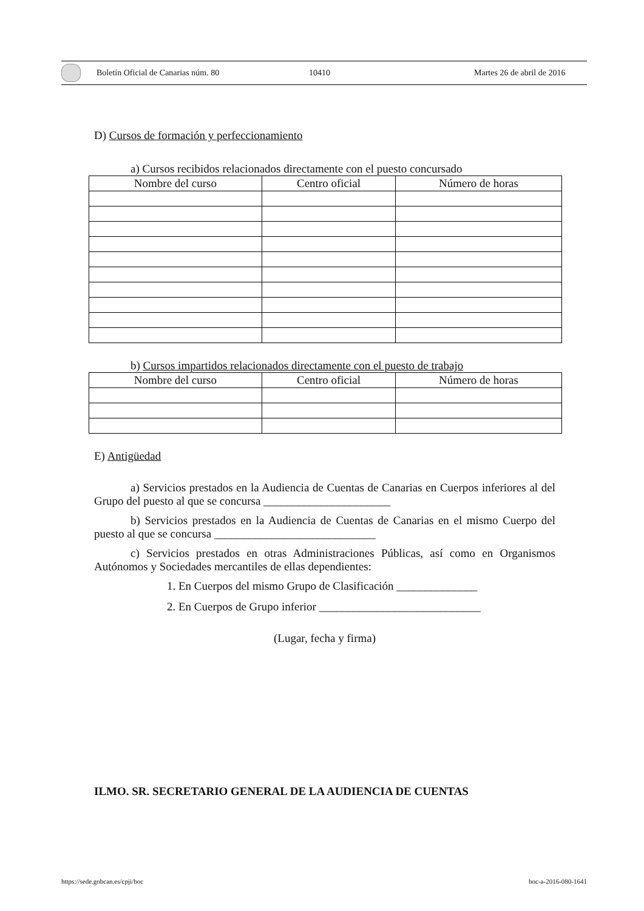Boletín Oficial de Canarias núm. 80 10410 Martes 26 de abril de 2016
D) Cursos de formación y perfeccionamiento
a) Cursos recibidos relacionados directamente con el puesto concursado
| Nombre del curso | Centro oficial | Número de horas |
| --- | --- | --- |
b) Cursos impartidos relacionados directamente con el puesto de trabajo
| Nombre del curso | Centro oficial | Número de horas |
| --- | --- | --- |
E) Antigüedad
a) Servicios prestados en la Audiencia de Cuentas de Canarias en Cuerpos inferiores al del Grupo del puesto al que se concursa ______________________
b) Servicios prestados en la Audiencia de Cuentas de Canarias en el mismo Cuerpo del puesto al que se concursa ____________________________
c) Servicios prestados en otras Administraciones Públicas, así como en Organismos Autónomos y Sociedades mercantiles de ellas dependientes:
1. En Cuerpos del mismo Grupo de Clasificación ______________
2. En Cuerpos de Grupo inferior ____________________________
(Lugar, fecha y firma)
ILMO. SR. SECRETARIO GENERAL DE LA AUDIENCIA DE CUENTAS
https://sede.gobcan.es/cpji/boc
boc-a-2016-080-1641